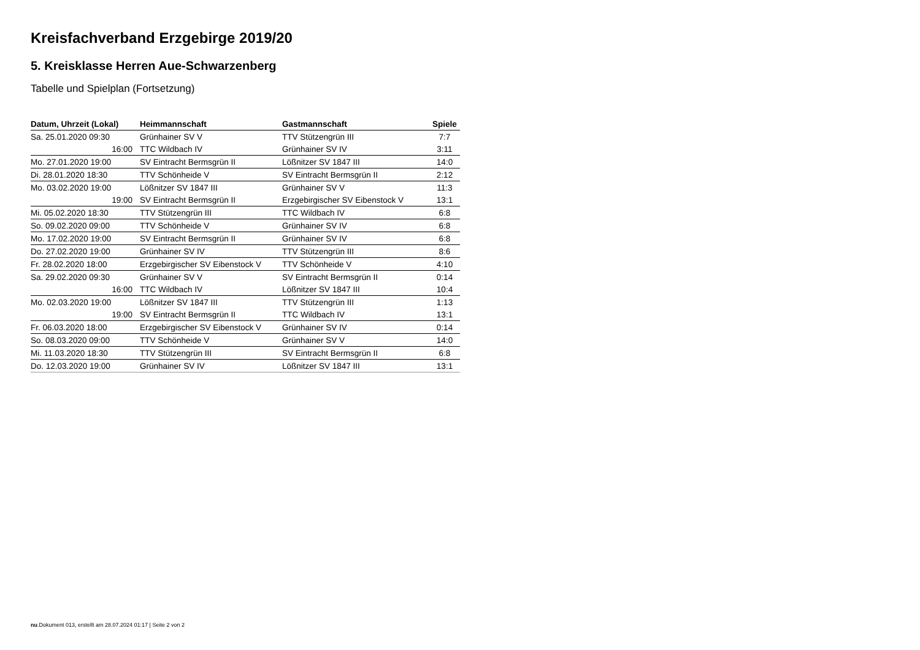Kreisfachverband Erzgebirge 2019/20
5. Kreisklasse Herren Aue-Schwarzenberg
Tabelle und Spielplan (Fortsetzung)
| Datum, Uhrzeit (Lokal) | Heimmannschaft | Gastmannschaft | Spiele |
| --- | --- | --- | --- |
| Sa. 25.01.2020 09:30 | Grünhainer SV V | TTV Stützengrün III | 7:7 |
| 16:00 | TTC Wildbach IV | Grünhainer SV IV | 3:11 |
| Mo. 27.01.2020 19:00 | SV Eintracht Bermsgrün II | Lößnitzer SV 1847 III | 14:0 |
| Di. 28.01.2020 18:30 | TTV Schönheide V | SV Eintracht Bermsgrün II | 2:12 |
| Mo. 03.02.2020 19:00 | Lößnitzer SV 1847 III | Grünhainer SV V | 11:3 |
| 19:00 | SV Eintracht Bermsgrün II | Erzgebirgischer SV Eibenstock V | 13:1 |
| Mi. 05.02.2020 18:30 | TTV Stützengrün III | TTC Wildbach IV | 6:8 |
| So. 09.02.2020 09:00 | TTV Schönheide V | Grünhainer SV IV | 6:8 |
| Mo. 17.02.2020 19:00 | SV Eintracht Bermsgrün II | Grünhainer SV IV | 6:8 |
| Do. 27.02.2020 19:00 | Grünhainer SV IV | TTV Stützengrün III | 8:6 |
| Fr. 28.02.2020 18:00 | Erzgebirgischer SV Eibenstock V | TTV Schönheide V | 4:10 |
| Sa. 29.02.2020 09:30 | Grünhainer SV V | SV Eintracht Bermsgrün II | 0:14 |
| 16:00 | TTC Wildbach IV | Lößnitzer SV 1847 III | 10:4 |
| Mo. 02.03.2020 19:00 | Lößnitzer SV 1847 III | TTV Stützengrün III | 1:13 |
| 19:00 | SV Eintracht Bermsgrün II | TTC Wildbach IV | 13:1 |
| Fr. 06.03.2020 18:00 | Erzgebirgischer SV Eibenstock V | Grünhainer SV IV | 0:14 |
| So. 08.03.2020 09:00 | TTV Schönheide V | Grünhainer SV V | 14:0 |
| Mi. 11.03.2020 18:30 | TTV Stützengrün III | SV Eintracht Bermsgrün II | 6:8 |
| Do. 12.03.2020 19:00 | Grünhainer SV IV | Lößnitzer SV 1847 III | 13:1 |
nu.Dokument 013, erstellt am 28.07.2024 01:17 | Seite 2 von 2